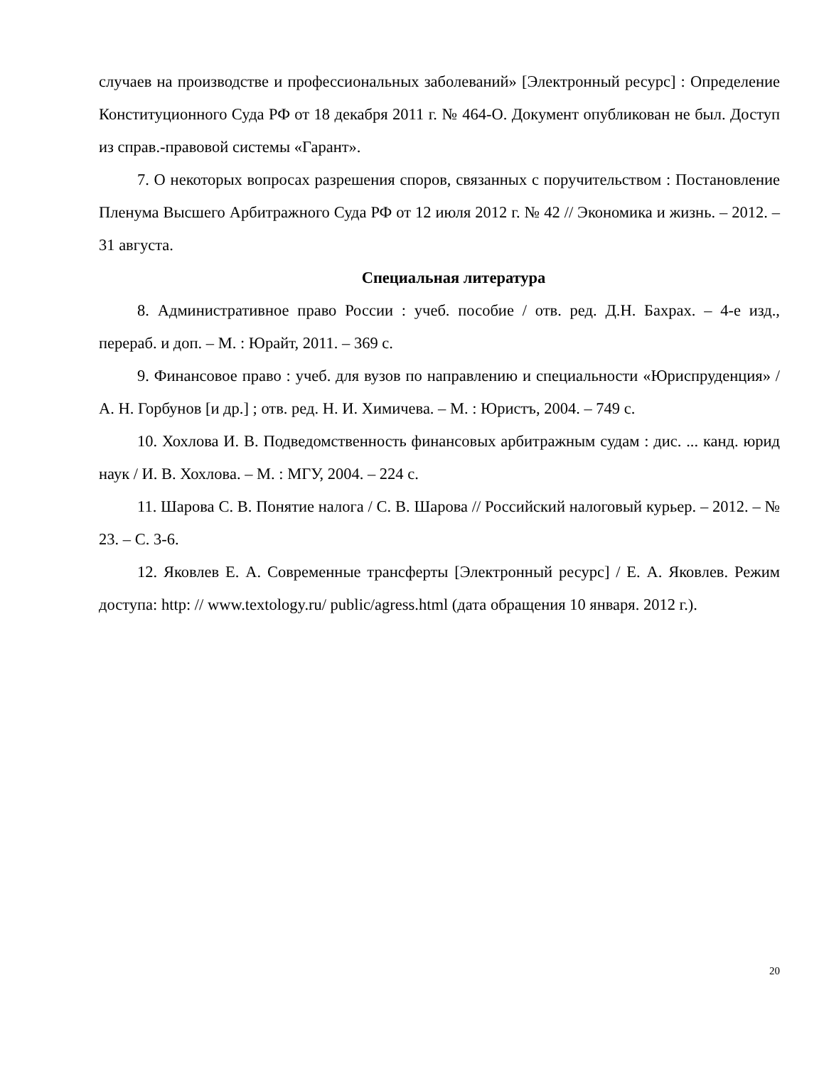случаев на производстве и профессиональных заболеваний» [Электронный ресурс] : Определение Конституционного Суда РФ от 18 декабря 2011 г. № 464-О. Документ опубликован не был. Доступ из справ.-правовой системы «Гарант».
7. О некоторых вопросах разрешения споров, связанных с поручительством : Постановление Пленума Высшего Арбитражного Суда РФ от 12 июля 2012 г. № 42 // Экономика и жизнь. – 2012. – 31 августа.
Специальная литература
8. Административное право России : учеб. пособие / отв. ред. Д.Н. Бахрах. – 4-е изд., перераб. и доп. – М. : Юрайт, 2011. – 369 с.
9. Финансовое право : учеб. для вузов по направлению и специальности «Юриспруденция» / А. Н. Горбунов [и др.] ; отв. ред. Н. И. Химичева. – М. : Юристъ, 2004. – 749 с.
10. Хохлова И. В. Подведомственность финансовых арбитражным судам : дис. ... канд. юрид наук / И. В. Хохлова. – М. : МГУ, 2004. – 224 с.
11. Шарова С. В. Понятие налога / С. В. Шарова // Российский налоговый курьер. – 2012. – № 23. – С. 3-6.
12. Яковлев Е. А. Современные трансферты [Электронный ресурс] / Е. А. Яковлев. Режим доступа: http: // www.textology.ru/ public/agress.html (дата обращения 10 января. 2012 г.).
20